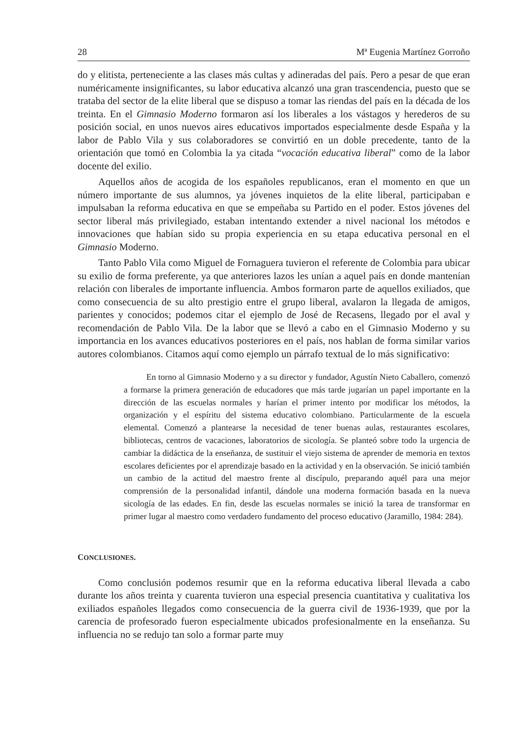28 Mª Eugenia Martínez Gorroño
do y elitista, perteneciente a las clases más cultas y adineradas del país. Pero a pesar de que eran numéricamente insignificantes, su labor educativa alcanzó una gran trascendencia, puesto que se trataba del sector de la elite liberal que se dispuso a tomar las riendas del país en la década de los treinta. En el Gimnasio Moderno formaron así los liberales a los vástagos y herederos de su posición social, en unos nuevos aires educativos importados especialmente desde España y la labor de Pablo Vila y sus colaboradores se convirtió en un doble precedente, tanto de la orientación que tomó en Colombia la ya citada “vocación educativa liberal” como de la labor docente del exilio.
Aquellos años de acogida de los españoles republicanos, eran el momento en que un número importante de sus alumnos, ya jóvenes inquietos de la elite liberal, participaban e impulsaban la reforma educativa en que se empeñaba su Partido en el poder. Estos jóvenes del sector liberal más privilegiado, estaban intentando extender a nivel nacional los métodos e innovaciones que habían sido su propia experiencia en su etapa educativa personal en el Gimnasio Moderno.
Tanto Pablo Vila como Miguel de Fornaguera tuvieron el referente de Colombia para ubicar su exilio de forma preferente, ya que anteriores lazos les unían a aquel país en donde mantenían relación con liberales de importante influencia. Ambos formaron parte de aquellos exiliados, que como consecuencia de su alto prestigio entre el grupo liberal, avalaron la llegada de amigos, parientes y conocidos; podemos citar el ejemplo de José de Recasens, llegado por el aval y recomendación de Pablo Vila. De la labor que se llevó a cabo en el Gimnasio Moderno y su importancia en los avances educativos posteriores en el país, nos hablan de forma similar varios autores colombianos. Citamos aquí como ejemplo un párrafo textual de lo más significativo:
En torno al Gimnasio Moderno y a su director y fundador, Agustín Nieto Caballero, comenzó a formarse la primera generación de educadores que más tarde jugarían un papel importante en la dirección de las escuelas normales y harían el primer intento por modificar los métodos, la organización y el espíritu del sistema educativo colombiano. Particularmente de la escuela elemental. Comenzó a plantearse la necesidad de tener buenas aulas, restaurantes escolares, bibliotecas, centros de vacaciones, laboratorios de sicología. Se planteó sobre todo la urgencia de cambiar la didáctica de la enseñanza, de sustituir el viejo sistema de aprender de memoria en textos escolares deficientes por el aprendizaje basado en la actividad y en la observación. Se inició también un cambio de la actitud del maestro frente al discípulo, preparando aquél para una mejor comprensión de la personalidad infantil, dándole una moderna formación basada en la nueva sicología de las edades. En fin, desde las escuelas normales se inició la tarea de transformar en primer lugar al maestro como verdadero fundamento del proceso educativo (Jaramillo, 1984: 284).
CONCLUSIONES.
Como conclusión podemos resumir que en la reforma educativa liberal llevada a cabo durante los años treinta y cuarenta tuvieron una especial presencia cuantitativa y cualitativa los exiliados españoles llegados como consecuencia de la guerra civil de 1936-1939, que por la carencia de profesorado fueron especialmente ubicados profesionalmente en la enseñanza. Su influencia no se redujo tan solo a formar parte muy